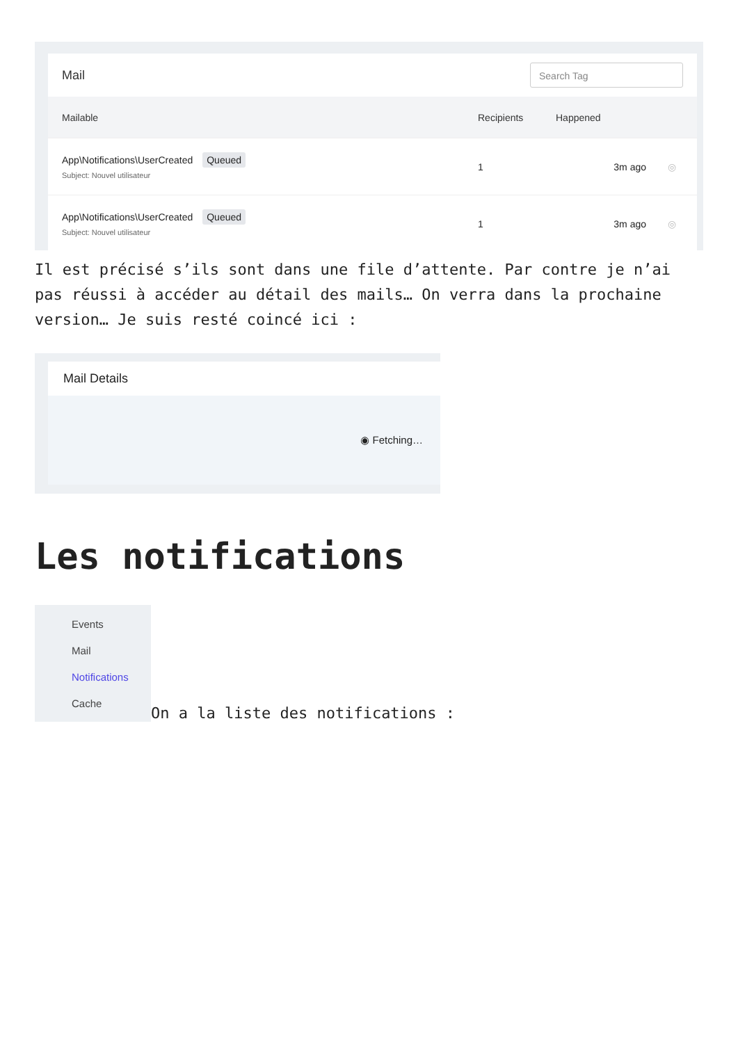Mail
Search Tag
| Mailable | Recipients | Happened | |
| --- | --- | --- | --- |
| App\Notifications\UserCreated Queued Subject: Nouvel utilisateur | 1 | 3m ago | ◎ |
| App\Notifications\UserCreated Queued Subject: Nouvel utilisateur | 1 | 3m ago | ◎ |
Il est précisé s’ils sont dans une file d’attente. Par contre je n’ai pas réussi à accéder au détail des mails… On verra dans la prochaine version… Je suis resté coincé ici :
Mail Details
◉ Fetching…
Les notifications
Events
Mail
Notifications
Cache
On a la liste des notifications :